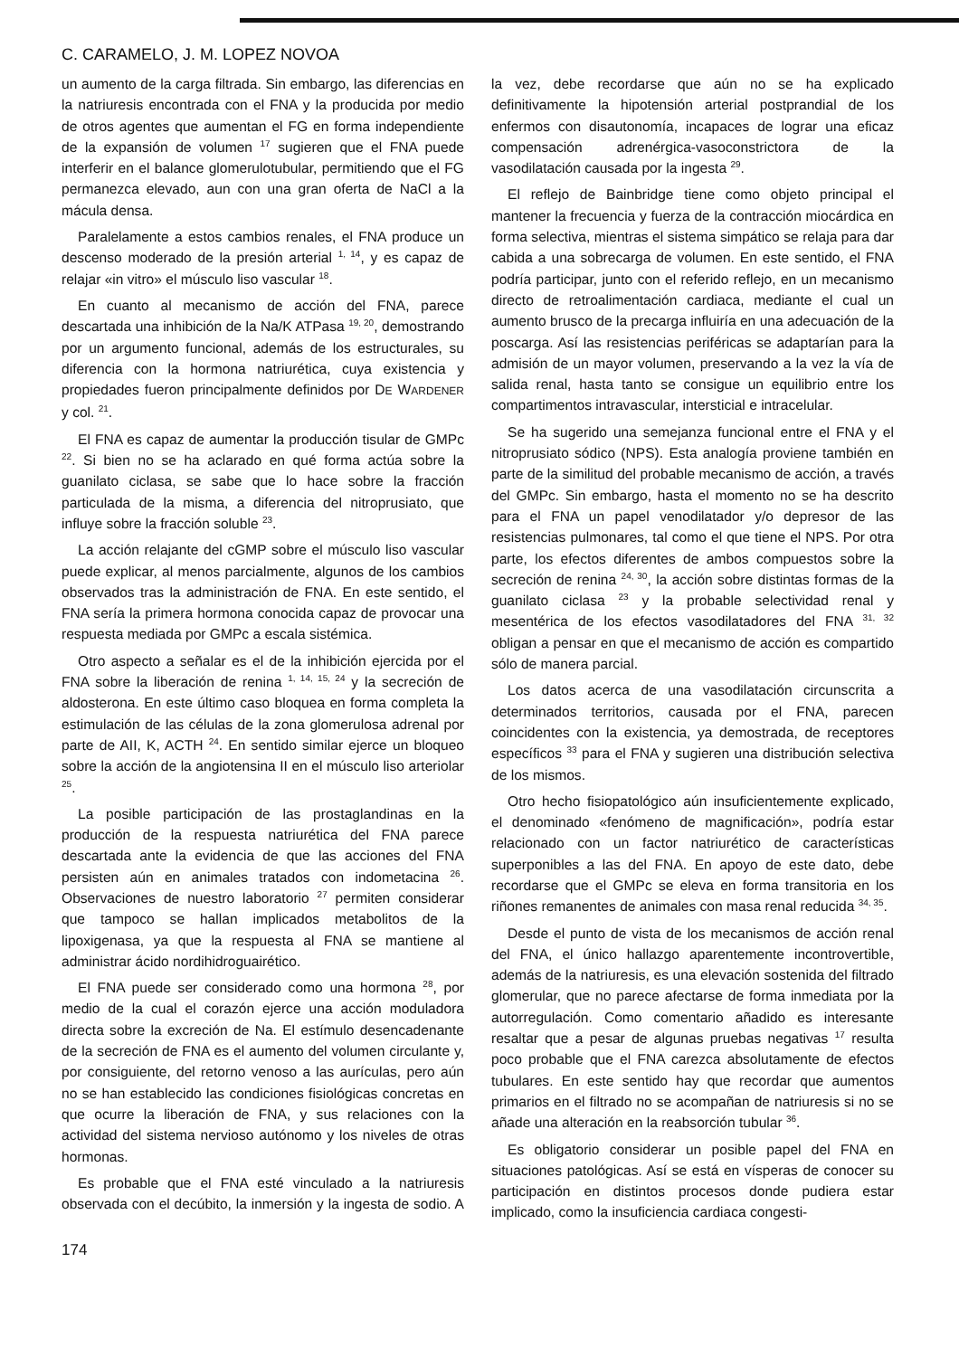C. CARAMELO, J. M. LOPEZ NOVOA
un aumento de la carga filtrada. Sin embargo, las diferencias en la natriuresis encontrada con el FNA y la producida por medio de otros agentes que aumentan el FG en forma independiente de la expansión de volumen <sup>17</sup> sugieren que el FNA puede interferir en el balance glomerulotubular, permitiendo que el FG permanezca elevado, aun con una gran oferta de NaCl a la mácula densa.
Paralelamente a estos cambios renales, el FNA produce un descenso moderado de la presión arterial <sup>1, 14</sup>, y es capaz de relajar «in vitro» el músculo liso vascular <sup>18</sup>.
En cuanto al mecanismo de acción del FNA, parece descartada una inhibición de la Na/K ATPasa <sup>19, 20</sup>, demostrando por un argumento funcional, además de los estructurales, su diferencia con la hormona natriurética, cuya existencia y propiedades fueron principalmente definidos por DE WARDENER y col. <sup>21</sup>.
El FNA es capaz de aumentar la producción tisular de GMPc <sup>22</sup>. Si bien no se ha aclarado en qué forma actúa sobre la guanilato ciclasa, se sabe que lo hace sobre la fracción particulada de la misma, a diferencia del nitroprusiato, que influye sobre la fracción soluble <sup>23</sup>.
La acción relajante del cGMP sobre el músculo liso vascular puede explicar, al menos parcialmente, algunos de los cambios observados tras la administración de FNA. En este sentido, el FNA sería la primera hormona conocida capaz de provocar una respuesta mediada por GMPc a escala sistémica.
Otro aspecto a señalar es el de la inhibición ejercida por el FNA sobre la liberación de renina <sup>1, 14, 15, 24</sup> y la secreción de aldosterona. En este último caso bloquea en forma completa la estimulación de las células de la zona glomerulosa adrenal por parte de AII, K, ACTH <sup>24</sup>. En sentido similar ejerce un bloqueo sobre la acción de la angiotensina II en el músculo liso arteriolar <sup>25</sup>.
La posible participación de las prostaglandinas en la producción de la respuesta natriurética del FNA parece descartada ante la evidencia de que las acciones del FNA persisten aún en animales tratados con indometacina <sup>26</sup>. Observaciones de nuestro laboratorio <sup>27</sup> permiten considerar que tampoco se hallan implicados metabolitos de la lipoxigenasa, ya que la respuesta al FNA se mantiene al administrar ácido nordihidroguairético.
El FNA puede ser considerado como una hormona <sup>28</sup>, por medio de la cual el corazón ejerce una acción moduladora directa sobre la excreción de Na. El estímulo desencadenante de la secreción de FNA es el aumento del volumen circulante y, por consiguiente, del retorno venoso a las aurículas, pero aún no se han establecido las condiciones fisiológicas concretas en que ocurre la liberación de FNA, y sus relaciones con la actividad del sistema nervioso autónomo y los niveles de otras hormonas.
Es probable que el FNA esté vinculado a la natriuresis observada con el decúbito, la inmersión y la ingesta de sodio. A la vez, debe recordarse que aún no se ha explicado definitivamente la hipotensión arterial postprandial de los enfermos con disautonomía, incapaces de lograr una eficaz compensación adrenérgica-vasoconstrictora de la vasodilatación causada por la ingesta <sup>29</sup>.
El reflejo de Bainbridge tiene como objeto principal el mantener la frecuencia y fuerza de la contracción miocárdica en forma selectiva, mientras el sistema simpático se relaja para dar cabida a una sobrecarga de volumen. En este sentido, el FNA podría participar, junto con el referido reflejo, en un mecanismo directo de retroalimentación cardiaca, mediante el cual un aumento brusco de la precarga influiría en una adecuación de la poscarga. Así las resistencias periféricas se adaptarían para la admisión de un mayor volumen, preservando a la vez la vía de salida renal, hasta tanto se consigue un equilibrio entre los compartimentos intravascular, intersticial e intracelular.
Se ha sugerido una semejanza funcional entre el FNA y el nitroprusiato sódico (NPS). Esta analogía proviene también en parte de la similitud del probable mecanismo de acción, a través del GMPc. Sin embargo, hasta el momento no se ha descrito para el FNA un papel venodilatador y/o depresor de las resistencias pulmonares, tal como el que tiene el NPS. Por otra parte, los efectos diferentes de ambos compuestos sobre la secreción de renina <sup>24, 30</sup>, la acción sobre distintas formas de la guanilato ciclasa <sup>23</sup> y la probable selectividad renal y mesentérica de los efectos vasodilatadores del FNA <sup>31, 32</sup> obligan a pensar en que el mecanismo de acción es compartido sólo de manera parcial.
Los datos acerca de una vasodilatación circunscrita a determinados territorios, causada por el FNA, parecen coincidentes con la existencia, ya demostrada, de receptores específicos <sup>33</sup> para el FNA y sugieren una distribución selectiva de los mismos.
Otro hecho fisiopatológico aún insuficientemente explicado, el denominado «fenómeno de magnificación», podría estar relacionado con un factor natriurético de características superponibles a las del FNA. En apoyo de este dato, debe recordarse que el GMPc se eleva en forma transitoria en los riñones remanentes de animales con masa renal reducida <sup>34, 35</sup>.
Desde el punto de vista de los mecanismos de acción renal del FNA, el único hallazgo aparentemente incontrovertible, además de la natriuresis, es una elevación sostenida del filtrado glomerular, que no parece afectarse de forma inmediata por la autorregulación. Como comentario añadido es interesante resaltar que a pesar de algunas pruebas negativas <sup>17</sup> resulta poco probable que el FNA carezca absolutamente de efectos tubulares. En este sentido hay que recordar que aumentos primarios en el filtrado no se acompañan de natriuresis si no se añade una alteración en la reabsorción tubular <sup>36</sup>.
Es obligatorio considerar un posible papel del FNA en situaciones patológicas. Así se está en vísperas de conocer su participación en distintos procesos donde pudiera estar implicado, como la insuficiencia cardiaca congesti-
174